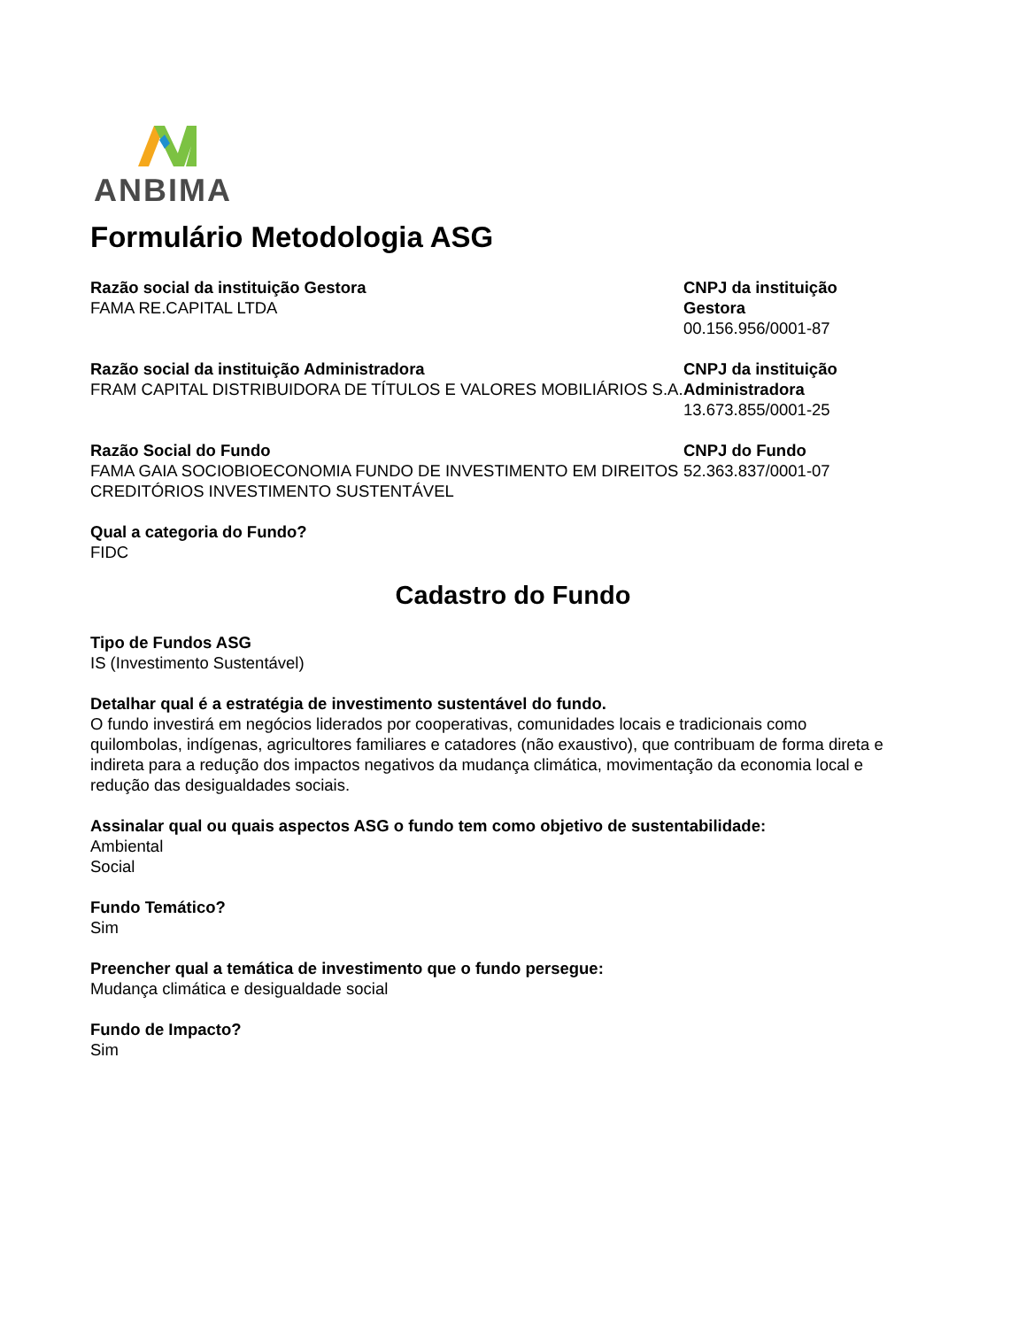ANBIMA
Formulário Metodologia ASG
Razão social da instituição Gestora
FAMA RE.CAPITAL LTDA
CNPJ da instituição Gestora
00.156.956/0001-87
Razão social da instituição Administradora
FRAM CAPITAL DISTRIBUIDORA DE TÍTULOS E VALORES MOBILIÁRIOS S.A.
CNPJ da instituição Administradora
13.673.855/0001-25
Razão Social do Fundo
FAMA GAIA SOCIOBIOECONOMIA FUNDO DE INVESTIMENTO EM DIREITOS CREDITÓRIOS INVESTIMENTO SUSTENTÁVEL
CNPJ do Fundo
52.363.837/0001-07
Qual a categoria do Fundo?
FIDC
Cadastro do Fundo
Tipo de Fundos ASG
IS (Investimento Sustentável)
Detalhar qual é a estratégia de investimento sustentável do fundo.
O fundo investirá em negócios liderados por cooperativas, comunidades locais e tradicionais como quilombolas, indígenas, agricultores familiares e catadores (não exaustivo), que contribuam de forma direta e indireta para a redução dos impactos negativos da mudança climática, movimentação da economia local e redução das desigualdades sociais.
Assinalar qual ou quais aspectos ASG o fundo tem como objetivo de sustentabilidade:
Ambiental
Social
Fundo Temático?
Sim
Preencher qual a temática de investimento que o fundo persegue:
Mudança climática e desigualdade social
Fundo de Impacto?
Sim